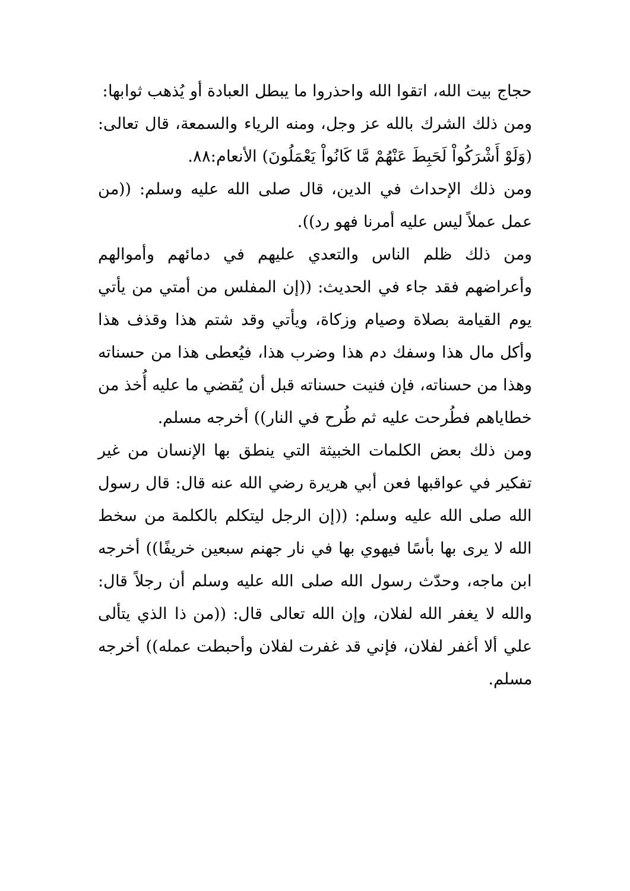حجاج بيت الله، اتقوا الله واحذروا ما يبطل العبادة أو يُذهب ثوابها:
ومن ذلك الشرك بالله عز وجل، ومنه الرياء والسمعة، قال تعالى: (وَلَوْ أَشْرَكُواْ لَحَبِطَ عَنْهُمْ مَّا كَانُواْ يَعْمَلُونَ) الأنعام:٨٨.
ومن ذلك الإحداث في الدين، قال صلى الله عليه وسلم: ((من عمل عملاً ليس عليه أمرنا فهو رد)).
ومن ذلك ظلم الناس والتعدي عليهم في دمائهم وأموالهم وأعراضهم فقد جاء في الحديث: ((إن المفلس من أمتي من يأتي يوم القيامة بصلاة وصيام وزكاة، ويأتي وقد شتم هذا وقذف هذا وأكل مال هذا وسفك دم هذا وضرب هذا، فيُعطى هذا من حسناته وهذا من حسناته، فإن فنيت حسناته قبل أن يُقضي ما عليه أُخذ من خطاياهم فطُرحت عليه ثم طُرح في النار)) أخرجه مسلم.
ومن ذلك بعض الكلمات الخبيثة التي ينطق بها الإنسان من غير تفكير في عواقبها فعن أبي هريرة رضي الله عنه قال: قال رسول الله صلى الله عليه وسلم: ((إن الرجل ليتكلم بالكلمة من سخط الله لا يرى بها بأسًا فيهوي بها في نار جهنم سبعين خريفًا)) أخرجه ابن ماجه، وحدّث رسول الله صلى الله عليه وسلم أن رجلاً قال: والله لا يغفر الله لفلان، وإن الله تعالى قال: ((من ذا الذي يتألى علي ألا أغفر لفلان، فإني قد غفرت لفلان وأحبطت عمله)) أخرجه مسلم.